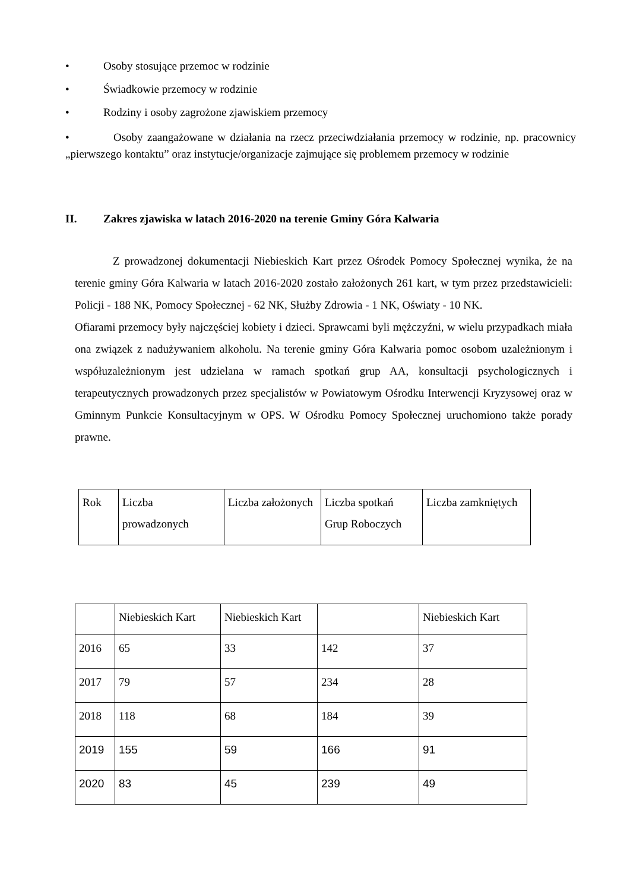• Osoby stosujące przemoc w rodzinie
• Świadkowie przemocy w rodzinie
• Rodziny i osoby zagrożone zjawiskiem przemocy
• Osoby zaangażowane w działania na rzecz przeciwdziałania przemocy w rodzinie, np. pracownicy „pierwszego kontaktu” oraz instytucje/organizacje zajmujące się problemem przemocy w rodzinie
II. Zakres zjawiska w latach 2016-2020 na terenie Gminy Góra Kalwaria
Z prowadzonej dokumentacji Niebieskich Kart przez Ośrodek Pomocy Społecznej wynika, że na terenie gminy Góra Kalwaria w latach 2016-2020 zostało założonych 261 kart, w tym przez przedstawicieli: Policji - 188 NK, Pomocy Społecznej - 62 NK, Służby Zdrowia - 1 NK, Oświaty - 10 NK.
Ofiarami przemocy były najczęściej kobiety i dzieci. Sprawcami byli mężczyźni, w wielu przypadkach miała ona związek z nadużywaniem alkoholu. Na terenie gminy Góra Kalwaria pomoc osobom uzależnionym i współuzależnionym jest udzielana w ramach spotkań grup AA, konsultacji psychologicznych i terapeutycznych prowadzonych przez specjalistów w Powiatowym Ośrodku Interwencji Kryzysowej oraz w Gminnym Punkcie Konsultacyjnym w OPS. W Ośrodku Pomocy Społecznej uruchomiono także porady prawne.
| Rok | Liczba prowadzonych | Liczba założonych | Liczba spotkań Grup Roboczych | Liczba zamkniętych |
| | Niebieskich Kart | Niebieskich Kart | | Niebieskich Kart |
| 2016 | 65 | 33 | 142 | 37 |
| 2017 | 79 | 57 | 234 | 28 |
| 2018 | 118 | 68 | 184 | 39 |
| 2019 | 155 | 59 | 166 | 91 |
| 2020 | 83 | 45 | 239 | 49 |